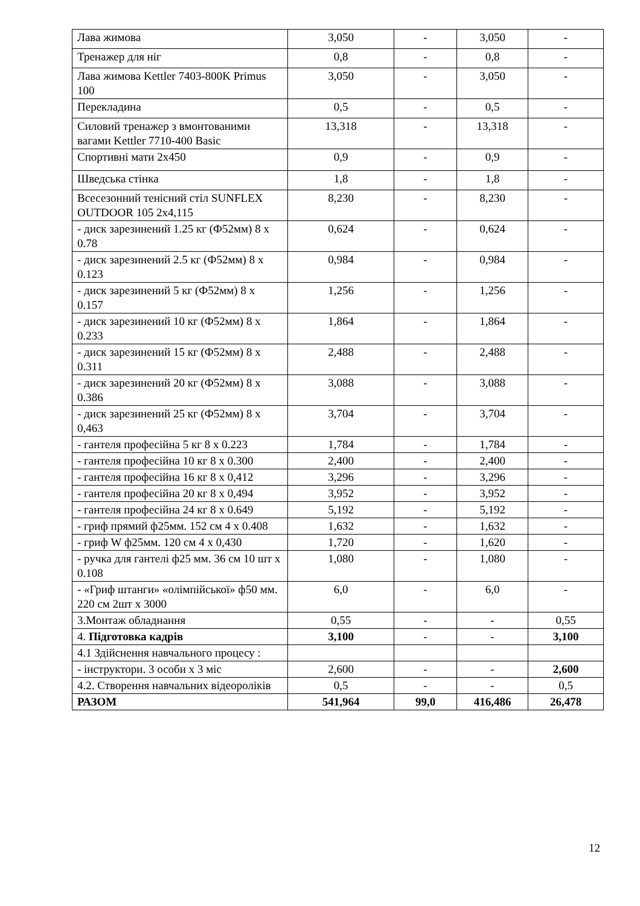| Лава жимова | 3,050 | - | 3,050 | - |
| Тренажер для ніг | 0,8 | - | 0,8 | - |
| Лава жимова Kettler 7403-800K Primus 100 | 3,050 | - | 3,050 | - |
| Перекладина | 0,5 | - | 0,5 | - |
| Силовий тренажер з вмонтованими вагами Kettler 7710-400 Basic | 13,318 | - | 13,318 | - |
| Спортивні мати 2х450 | 0,9 | - | 0,9 | - |
| Шведська стінка | 1,8 | - | 1,8 | - |
| Всесезонний тенісний стіл SUNFLEX OUTDOOR 105 2х4,115 | 8,230 | - | 8,230 | - |
| - диск зарезинений 1.25 кг (Ф52мм) 8 х 0.78 | 0,624 | - | 0,624 | - |
| - диск зарезинений 2.5 кг (Ф52мм) 8 х 0.123 | 0,984 | - | 0,984 | - |
| - диск зарезинений 5 кг (Ф52мм) 8 х 0.157 | 1,256 | - | 1,256 | - |
| - диск зарезинений 10 кг (Ф52мм) 8 х 0.233 | 1,864 | - | 1,864 | - |
| - диск зарезинений 15 кг (Ф52мм) 8 х 0.311 | 2,488 | - | 2,488 | - |
| - диск зарезинений 20 кг (Ф52мм) 8 х 0.386 | 3,088 | - | 3,088 | - |
| - диск зарезинений 25 кг (Ф52мм) 8 х 0,463 | 3,704 | - | 3,704 | - |
| - гантеля професійна 5 кг 8 х 0.223 | 1,784 | - | 1,784 | - |
| - гантеля професійна 10 кг 8 х 0.300 | 2,400 | - | 2,400 | - |
| - гантеля професійна 16 кг 8 х 0,412 | 3,296 | - | 3,296 | - |
| - гантеля професійна 20 кг 8 х 0,494 | 3,952 | - | 3,952 | - |
| - гантеля професійна 24 кг 8 х 0.649 | 5,192 | - | 5,192 | - |
| - гриф прямий ф25мм. 152 см 4 х 0.408 | 1,632 | - | 1,632 | - |
| - гриф W ф25мм. 120 см 4 х 0,430 | 1,720 | - | 1,620 | - |
| - ручка для гантелі ф25 мм. 36 см 10 шт х 0.108 | 1,080 | - | 1,080 | - |
| - «Гриф штанги» «олімпійської» ф50 мм. 220 см 2шт х 3000 | 6,0 | - | 6,0 | - |
| 3.Монтаж обладнання | 0,55 | - | - | 0,55 |
| 4. Підготовка кадрів | 3,100 | - | - | 3,100 |
| 4.1 Здійснення навчального процесу : | | | | |
| - інструктори. 3 особи х 3 міс | 2,600 | - | - | 2,600 |
| 4.2. Створення навчальних відеороліків | 0,5 | - | - | 0,5 |
| РАЗОМ | 541,964 | 99,0 | 416,486 | 26,478 |
12